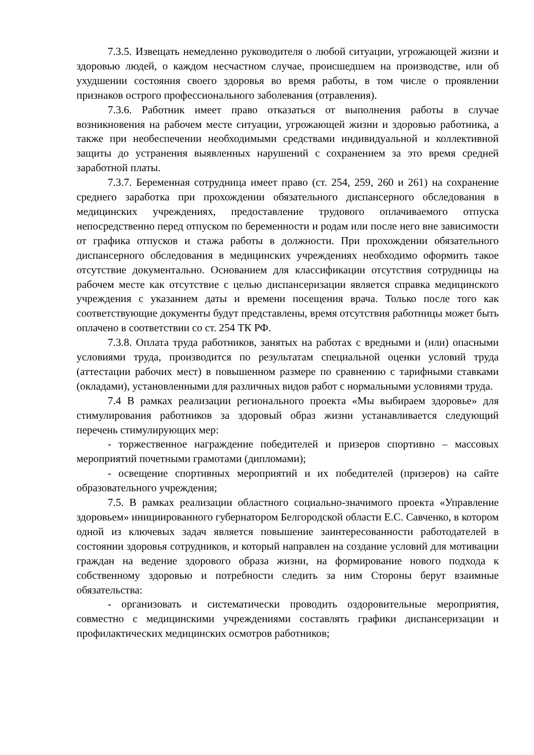7.3.5. Извещать немедленно руководителя о любой ситуации, угрожающей жизни и здоровью людей, о каждом несчастном случае, происшедшем на производстве, или об ухудшении состояния своего здоровья во время работы, в том числе о проявлении признаков острого профессионального заболевания (отравления).
7.3.6. Работник имеет право отказаться от выполнения работы в случае возникновения на рабочем месте ситуации, угрожающей жизни и здоровью работника, а также при необеспечении необходимыми средствами индивидуальной и коллективной защиты до устранения выявленных нарушений с сохранением за это время средней заработной платы.
7.3.7. Беременная сотрудница имеет право (ст. 254, 259, 260 и 261) на сохранение среднего заработка при прохождении обязательного диспансерного обследования в медицинских учреждениях, предоставление трудового оплачиваемого отпуска непосредственно перед отпуском по беременности и родам или после него вне зависимости от графика отпусков и стажа работы в должности. При прохождении обязательного диспансерного обследования в медицинских учреждениях необходимо оформить такое отсутствие документально. Основанием для классификации отсутствия сотрудницы на рабочем месте как отсутствие с целью диспансеризации является справка медицинского учреждения с указанием даты и времени посещения врача. Только после того как соответствующие документы будут представлены, время отсутствия работницы может быть оплачено в соответствии со ст. 254 ТК РФ.
7.3.8. Оплата труда работников, занятых на работах с вредными и (или) опасными условиями труда, производится по результатам специальной оценки условий труда (аттестации рабочих мест) в повышенном размере по сравнению с тарифными ставками (окладами), установленными для различных видов работ с нормальными условиями труда.
7.4 В рамках реализации регионального проекта «Мы выбираем здоровье» для стимулирования работников за здоровый образ жизни устанавливается следующий перечень стимулирующих мер:
- торжественное награждение победителей и призеров спортивно – массовых мероприятий почетными грамотами (дипломами);
- освещение спортивных мероприятий и их победителей (призеров) на сайте образовательного учреждения;
7.5. В рамках реализации областного социально-значимого проекта «Управление здоровьем» инициированного губернатором Белгородской области Е.С. Савченко, в котором одной из ключевых задач является повышение заинтересованности работодателей в состоянии здоровья сотрудников, и который направлен на создание условий для мотивации граждан на ведение здорового образа жизни, на формирование нового подхода к собственному здоровью и потребности следить за ним Стороны берут взаимные обязательства:
- организовать и систематически проводить оздоровительные мероприятия, совместно с медицинскими учреждениями составлять графики диспансеризации и профилактических медицинских осмотров работников;